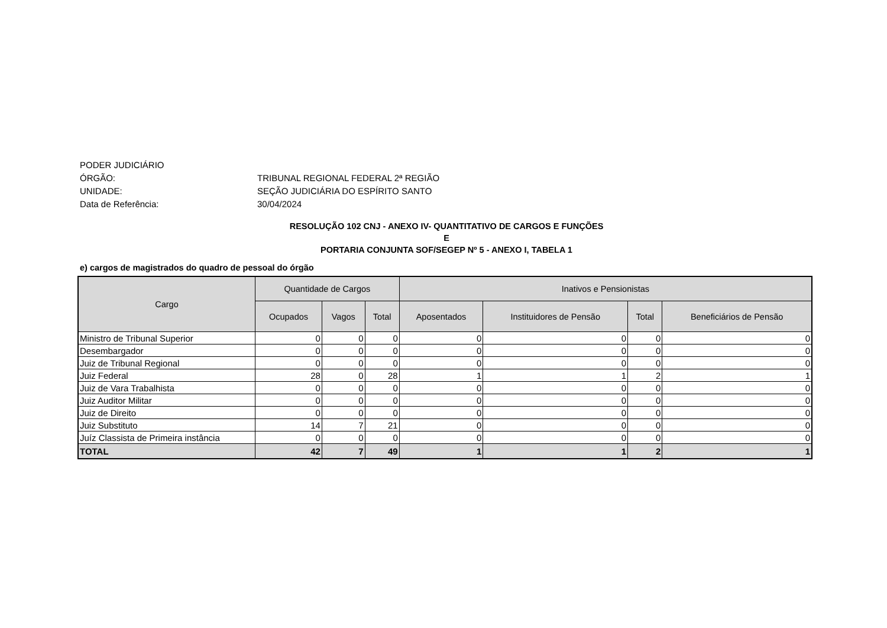PODER JUDICIÁRIO
ÓRGÃO: TRIBUNAL REGIONAL FEDERAL 2ª REGIÃO
UNIDADE: SEÇÃO JUDICIÁRIA DO ESPÍRITO SANTO
Data de Referência: 30/04/2024
RESOLUÇÃO 102 CNJ - ANEXO IV- QUANTITATIVO DE CARGOS E FUNÇÕES
E
PORTARIA CONJUNTA SOF/SEGEP Nº 5 - ANEXO I, TABELA 1
e) cargos de magistrados do quadro de pessoal do órgão
| Cargo | Quantidade de Cargos | | | Inativos e Pensionistas | | | |
| --- | --- | --- | --- | --- | --- | --- | --- |
| | Ocupados | Vagos | Total | Aposentados | Instituidores de Pensão | Total | Beneficiários de Pensão |
| Ministro de Tribunal Superior | 0 | 0 | 0 | 0 | 0 | 0 | 0 |
| Desembargador | 0 | 0 | 0 | 0 | 0 | 0 | 0 |
| Juiz de Tribunal Regional | 0 | 0 | 0 | 0 | 0 | 0 | 0 |
| Juiz Federal | 28 | 0 | 28 | 1 | 1 | 2 | 1 |
| Juiz de Vara Trabalhista | 0 | 0 | 0 | 0 | 0 | 0 | 0 |
| Juiz Auditor Militar | 0 | 0 | 0 | 0 | 0 | 0 | 0 |
| Juiz de Direito | 0 | 0 | 0 | 0 | 0 | 0 | 0 |
| Juiz Substituto | 14 | 7 | 21 | 0 | 0 | 0 | 0 |
| Juíz Classista de Primeira instância | 0 | 0 | 0 | 0 | 0 | 0 | 0 |
| TOTAL | 42 | 7 | 49 | 1 | 1 | 2 | 1 |